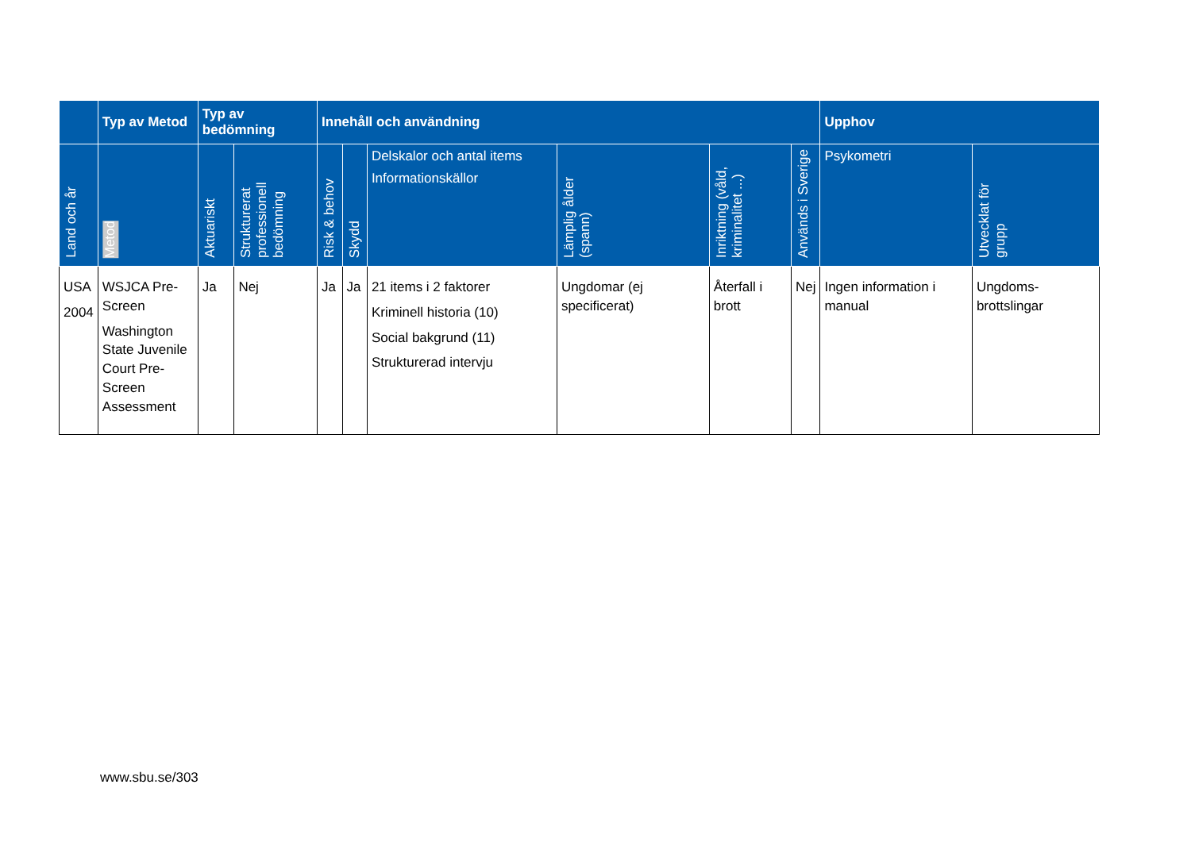| | Typ av Metod | Typ av bedömning | | Innehåll och användning | | | | | | Upphov | |
| --- | --- | --- | --- | --- | --- | --- | --- | --- | --- | --- | --- |
| Land och år | Metod | Aktuariskt | Strukturerat professionell bedömning | Risk & behov | Skydd | Delskalor och antal items Informationskällor | Lämplig ålder (spann) | Inriktning (våld, kriminalitet ...) | Används i Sverige | Psykometri | Utvecklat för grupp |
| USA 2004 | WSJCA Pre-Screen Washington State Juvenile Court Pre-Screen Assessment | Ja | Nej | Ja | Ja | 21 items i 2 faktorer Kriminell historia (10) Social bakgrund (11) Strukturerad intervju | Ungdomar (ej specificerat) | Återfall i brott | Nej | Ingen information i manual | Ungdoms-brottslingar |
www.sbu.se/303